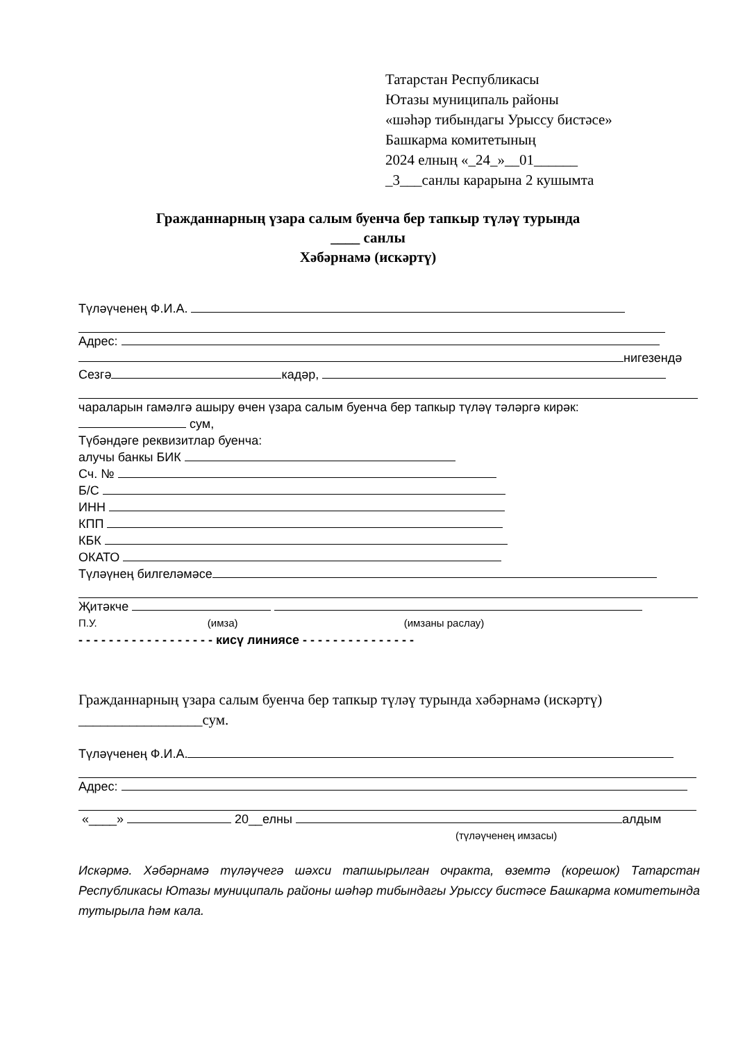Татарстан Республикасы
Ютазы муниципаль районы
«шәһәр тибындагы Урыссу бистәсе»
Башкарма комитетының
2024 елның «_24_»__01______
_3___санлы карарына 2 кушымта
Гражданнарның үзара салым буенча бер тапкыр түләү турында
____ санлы
Хәбәрнамә (искәртү)
Түләүченең Ф.И.А.
Адрес:
нигезендә
Сезгә кадәр,
чараларын гамәлгә ашыру өчен үзара салым буенча бер тапкыр түләү тәләргә кирәк:
сум,
Түбәндәге реквизитлар буенча:
алучы банкы БИК
Сч. №
Б/С
ИНН
КПП
КБК
ОКАТО
Түләүнең билгеләмәсе
Җитәкче
П.У. (имза) (имзаны раслау)
- - - - - - - - - - - - - - - - - - кисү линиясе - - - - - - - - - - - - - - -
Гражданнарның үзара салым буенча бер тапкыр түләү турында хәбәрнамә (искәртү)
_________________сум.
Түләүченең Ф.И.А.
Адрес:
«____» 20__елны алдым
(түләүченең имзасы)
Искәрмә. Хәбәрнамә түләүчегә шәхси тапшырылган очракта, өземтә (корешок) Татарстан Республикасы Ютазы муниципаль районы шәһәр тибындагы Урыссу бистәсе Башкарма комитетында тутырыла һәм кала.